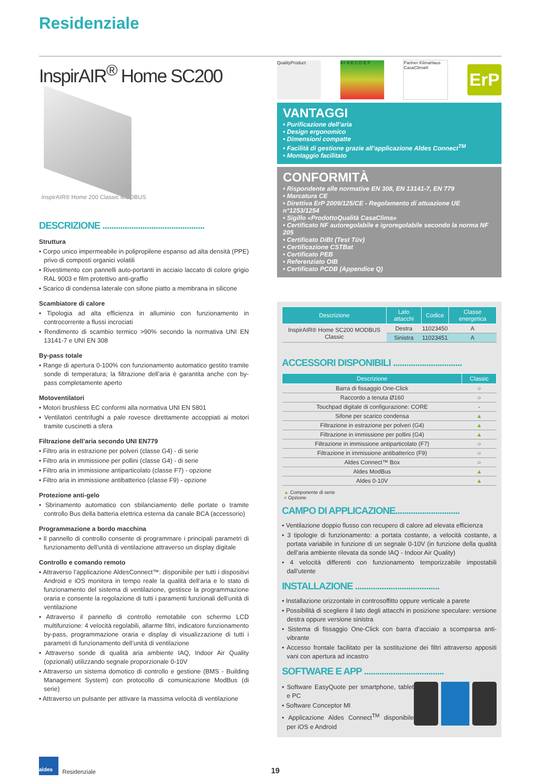Residenziale
InspirAIR<sup>®</sup> Home SC200
InspirAIR® Home 200 Classic MODBUS
DESCRIZIONE ..............................................
Struttura
• Corpo unico impermeabile in polipropilene espanso ad alta densità (PPE) privo di composti organici volatili
• Rivestimento con pannelli auto-portanti in acciaio laccato di colore grigio RAL 9003 e film protettivo anti-graffio
• Scarico di condensa laterale con sifone piatto a membrana in silicone
Scambiatore di calore
• Tipologia ad alta efficienza in alluminio con funzionamento in controcorrente a flussi incrociati
• Rendimento di scambio termico >90% secondo la normativa UNI EN 13141-7 e UNI EN 308
By-pass totale
• Range di apertura 0-100% con funzionamento automatico gestito tramite sonde di temperatura; la filtrazione dell’aria è garantita anche con by-pass completamente aperto
Motoventilatori
• Motori brushless EC conformi alla normativa UNI EN 5801
• Ventilatori centrifughi a pale rovesce direttamente accoppiati ai motori tramite cuscinetti a sfera
Filtrazione dell’aria secondo UNI EN779
• Filtro aria in estrazione per polveri (classe G4) - di serie
• Filtro aria in immissione per pollini (classe G4) - di serie
• Filtro aria in immissione antiparticolato (classe F7) - opzione
• Filtro aria in immissione antibatterico (classe F9) - opzione
Protezione anti-gelo
• Sbrinamento automatico con sbilanciamento delle portate o tramite controllo Bus della batteria elettrica esterna da canale BCA (accessorio)
Programmazione a bordo macchina
• Il pannello di controllo consente di programmare i principali parametri di funzionamento dell’unità di ventilazione attraverso un display digitale
Controllo e comando remoto
• Attraverso l’applicazione AldesConnect™: disponibile per tutti i dispositivi Android e iOS monitora in tempo reale la qualità dell’aria e lo stato di funzionamento del sistema di ventilazione, gestisce la programmazione oraria e consente la regolazione di tutti i paramenti funzionali dell’unità di ventilazione
• Attraverso il pannello di controllo remotabile con schermo LCD multifunzione: 4 velocità regolabili, allarme filtri, indicatore funzionamento by-pass, programmazione oraria e display di visualizzazione di tutti i parametri di funzionamento dell’unità di ventilazione
• Attraverso sonde di qualità aria ambiente IAQ, Indoor Air Quality (opzionali) utilizzando segnale proporzionale 0-10V
• Attraverso un sistema domotico di controllo e gestione (BMS - Building Management System) con protocollo di comunicazione ModBus (di serie)
• Attraverso un pulsante per attivare la massima velocità di ventilazione
QualityProduct A+ A B C D E F
Partner KlimaHaus CasaClima®
ErP
VANTAGGI
• Purificazione dell’aria
• Design ergonomico
• Dimensioni compatte
• Facilità di gestione grazie all’applicazione Aldes Connect<sup>TM</sup>
• Montaggio facilitato
CONFORMITÀ
• Rispondente alle normative EN 308, EN 13141-7, EN 779
• Marcatura CE
• Direttiva ErP 2009/125/CE - Regolamento di attuazione UE n°1253/1254
• Sigillo «ProdottoQualità CasaClima»
• Certificato NF autoregolabile e igroregolabile secondo la norma NF 205
• Certificato DiBt (Test Tüv)
• Certificazione CSTBat
• Certificato PEB
• Referenziato OIB
• Certificato PCDB (Appendice Q)
| Descrizione | Lato attacchi | Codice | Classe energetica |
| --- | --- | --- | --- |
| InspirAIR® Home SC200 MODBUS Classic | Destra | 11023450 | A |
| | Sinistra | 11023451 | A |
ACCESSORI DISPONIBILI ...............................
| Descrizione | Classic |
| --- | --- |
| Barra di fissaggio One-Click | ○ |
| Raccordo a tenuta Ø160 | ○ |
| Touchpad digitale di configurazione: CORE | - |
| Sifone per scarico condensa | ▲ |
| Filtrazione in estrazione per polveri (G4) | ▲ |
| Filtrazione in immissione per pollini (G4) | ▲ |
| Filtrazione in immissione antiparticolato (F7) | ○ |
| Filtrazione in immissione antibatterico (F9) | ○ |
| Aldes Connect™ Box | ○ |
| Aldes ModBus | ▲ |
| Aldes 0-10V | ▲ |
▲ Componente di serie
○ Opzione
CAMPO DI APPLICAZIONE.............................
• Ventilazione doppio flusso con recupero di calore ad elevata efficienza
• 3 tipologie di funzionamento: a portata costante, a velocità costante, a portata variabile in funzione di un segnale 0-10V (in funzione della qualità dell’aria ambiente rilevata da sonde IAQ - Indoor Air Quality)
• 4 velocità differenti con funzionamento temporizzabile impostabili dall’utente
INSTALLAZIONE ......................................
• Installazione orizzontale in controsoffitto oppure verticale a parete
• Possibilità di scegliere il lato degli attacchi in posizione speculare: versione destra oppure versione sinistra
• Sistema di fissaggio One-Click con barra d’acciaio a scomparsa anti-vibrante
• Accesso frontale facilitato per la sostituzione dei filtri attraverso appositi vani con apertura ad incastro
SOFTWARE E APP ....................................
• Software EasyQuote per smartphone, tablet e PC
• Software Conceptor MI
• Applicazione Aldes Connect<sup>TM</sup> disponibile per iOS e Android
aldes
Residenziale 19